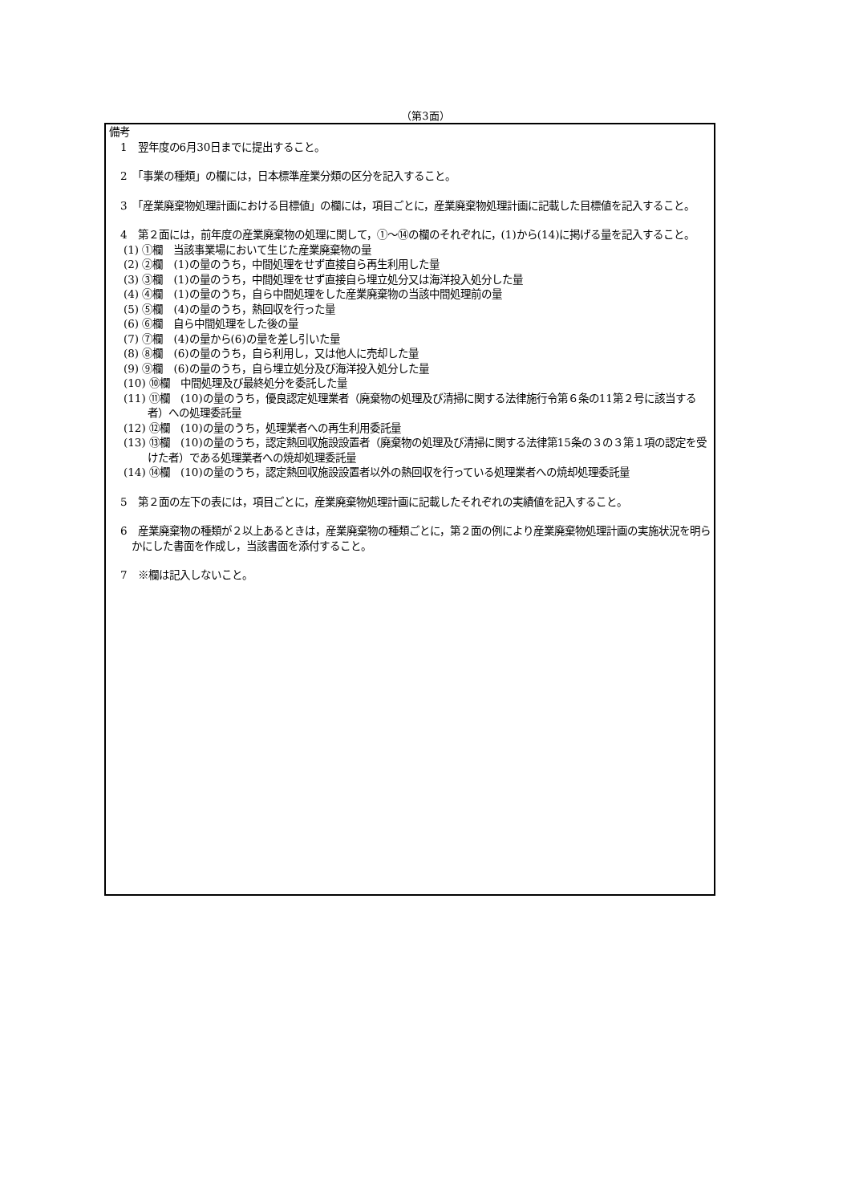（第3面）
備考
1　翌年度の6月30日までに提出すること。
2　「事業の種類」の欄には，日本標準産業分類の区分を記入すること。
3　「産業廃棄物処理計画における目標値」の欄には，項目ごとに，産業廃棄物処理計画に記載した目標値を記入すること。
4　第２面には，前年度の産業廃棄物の処理に関して，①～⑭の欄のそれぞれに，(1)から(14)に掲げる量を記入すること。
(1) ①欄　当該事業場において生じた産業廃棄物の量
(2) ②欄　(1)の量のうち，中間処理をせず直接自ら再生利用した量
(3) ③欄　(1)の量のうち，中間処理をせず直接自ら埋立処分又は海洋投入処分した量
(4) ④欄　(1)の量のうち，自ら中間処理をした産業廃棄物の当該中間処理前の量
(5) ⑤欄　(4)の量のうち，熱回収を行った量
(6) ⑥欄　自ら中間処理をした後の量
(7) ⑦欄　(4)の量から(6)の量を差し引いた量
(8) ⑧欄　(6)の量のうち，自ら利用し，又は他人に売却した量
(9) ⑨欄　(6)の量のうち，自ら埋立処分及び海洋投入処分した量
(10) ⑩欄　中間処理及び最終処分を委託した量
(11) ⑪欄　(10)の量のうち，優良認定処理業者（廃棄物の処理及び清掃に関する法律施行令第６条の11第２号に該当する者）への処理委託量
(12) ⑫欄　(10)の量のうち，処理業者への再生利用委託量
(13) ⑬欄　(10)の量のうち，認定熱回収施設設置者（廃棄物の処理及び清掃に関する法律第15条の３の３第１項の認定を受けた者）である処理業者への焼却処理委託量
(14) ⑭欄　(10)の量のうち，認定熱回収施設設置者以外の熱回収を行っている処理業者への焼却処理委託量
5　第２面の左下の表には，項目ごとに，産業廃棄物処理計画に記載したそれぞれの実績値を記入すること。
6　産業廃棄物の種類が２以上あるときは，産業廃棄物の種類ごとに，第２面の例により産業廃棄物処理計画の実施状況を明らかにした書面を作成し，当該書面を添付すること。
7　※欄は記入しないこと。